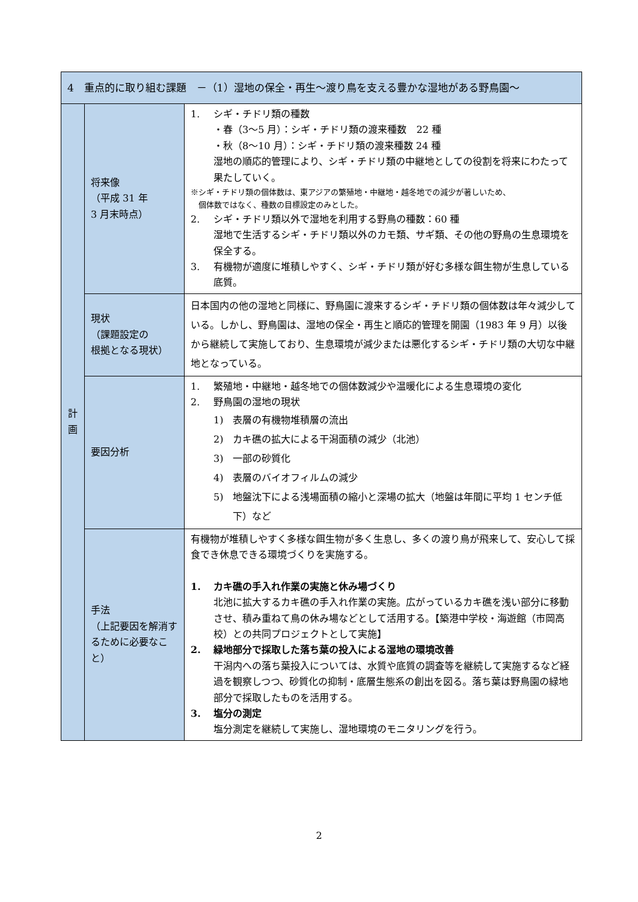| 4 重点的に取り組む課題 －（1）湿地の保全・再生～渡り鳥を支える豊かな湿地がある野鳥園～ | | |
| --- | --- | --- |
| 計 画 | 将来像 （平成 31 年 3 月末時点） | 1. シギ・チドリ類の種数 ・春（3～5 月）：シギ・チドリ類の渡来種数 22 種 ・秋（8～10 月）：シギ・チドリ類の渡来種数 24 種 湿地の順応的管理により、シギ・チドリ類の中継地としての役割を将来にわたって果たしていく。 ※シギ・チドリ類の個体数は、東アジアの繁殖地・中継地・越冬地での減少が著しいため、 個体数ではなく、種数の目標設定のみとした。 2. シギ・チドリ類以外で湿地を利用する野鳥の種数：60 種 湿地で生活するシギ・チドリ類以外のカモ類、サギ類、その他の野鳥の生息環境を保全する。 3. 有機物が適度に堆積しやすく、シギ・チドリ類が好む多様な餌生物が生息している底質。 |
| | 現状 （課題設定の 根拠となる現状） | 日本国内の他の湿地と同様に、野鳥園に渡来するシギ・チドリ類の個体数は年々減少している。しかし、野鳥園は、湿地の保全・再生と順応的管理を開園（1983 年 9 月）以後から継続して実施しており、生息環境が減少または悪化するシギ・チドリ類の大切な中継地となっている。 |
| | 要因分析 | 1. 繁殖地・中継地・越冬地での個体数減少や温暖化による生息環境の変化 2. 野鳥園の湿地の現状 1) 表層の有機物堆積層の流出 2) カキ礁の拡大による干潟面積の減少（北池） 3) 一部の砂質化 4) 表層のバイオフィルムの減少 5) 地盤沈下による浅場面積の縮小と深場の拡大（地盤は年間に平均 1 センチ低下）など |
| | 手法 （上記要因を解消するために必要なこと） | 有機物が堆積しやすく多様な餌生物が多く生息し、多くの渡り鳥が飛来して、安心して採食でき休息できる環境づくりを実施する。 1. カキ礁の手入れ作業の実施と休み場づくり 北池に拡大するカキ礁の手入れ作業の実施。広がっているカキ礁を浅い部分に移動させ、積み重ねて鳥の休み場などとして活用する。【築港中学校・海遊館（市岡高校）との共同プロジェクトとして実施】 2. 緑地部分で採取した落ち葉の投入による湿地の環境改善 干潟内への落ち葉投入については、水質や底質の調査等を継続して実施するなど経過を観察しつつ、砂質化の抑制・底層生態系の創出を図る。落ち葉は野鳥園の緑地部分で採取したものを活用する。 3. 塩分の測定 塩分測定を継続して実施し、湿地環境のモニタリングを行う。 |
2